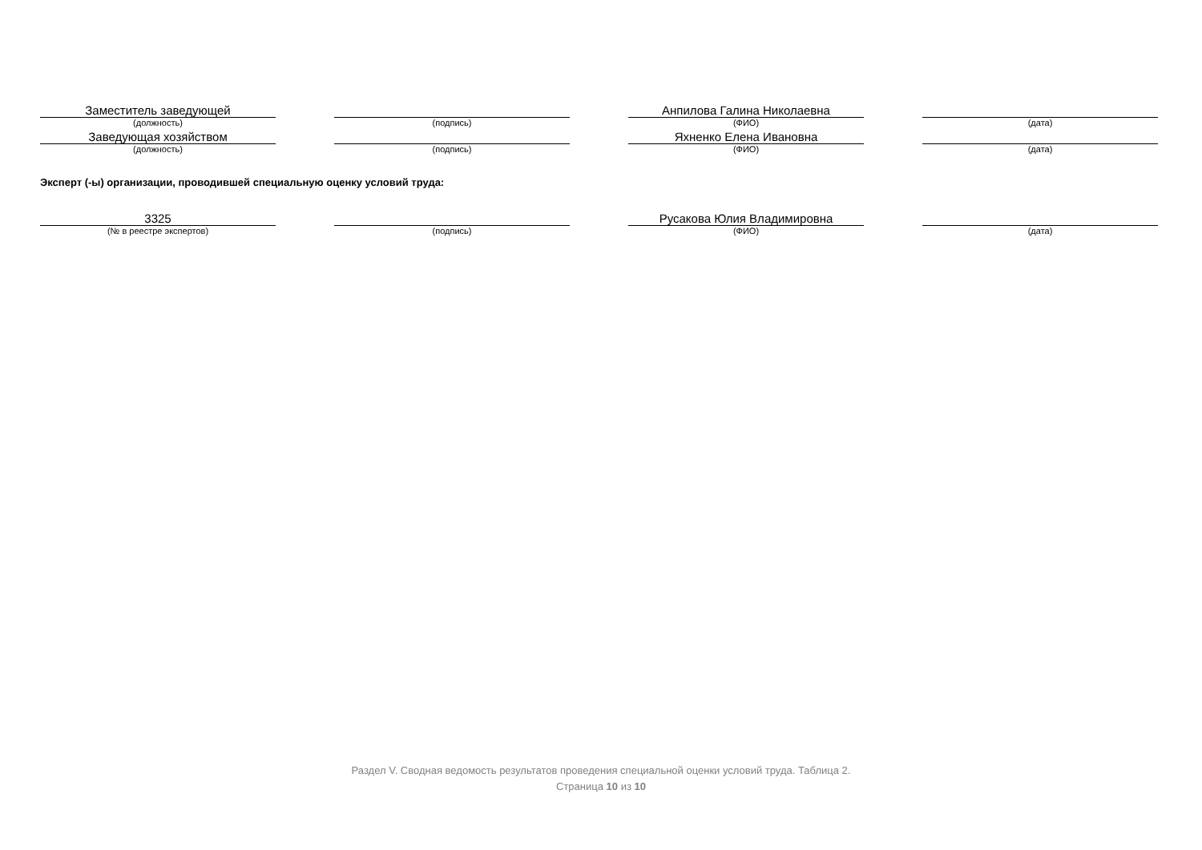| Заместитель заведующей | | | | Анпилова Галина Николаевна | | |
| (должность) | | (подпись) | | (ФИО) | | (дата) |
| Заведующая хозяйством | | | | Яхненко Елена Ивановна | | |
| (должность) | | (подпись) | | (ФИО) | | (дата) |
Эксперт (-ы) организации, проводившей специальную оценку условий труда:
| 3325 | | | | Русакова Юлия Владимировна | | |
| (№ в реестре экспертов) | | (подпись) | | (ФИО) | | (дата) |
Раздел V. Сводная ведомость результатов проведения специальной оценки условий труда. Таблица 2.
Страница 10 из 10